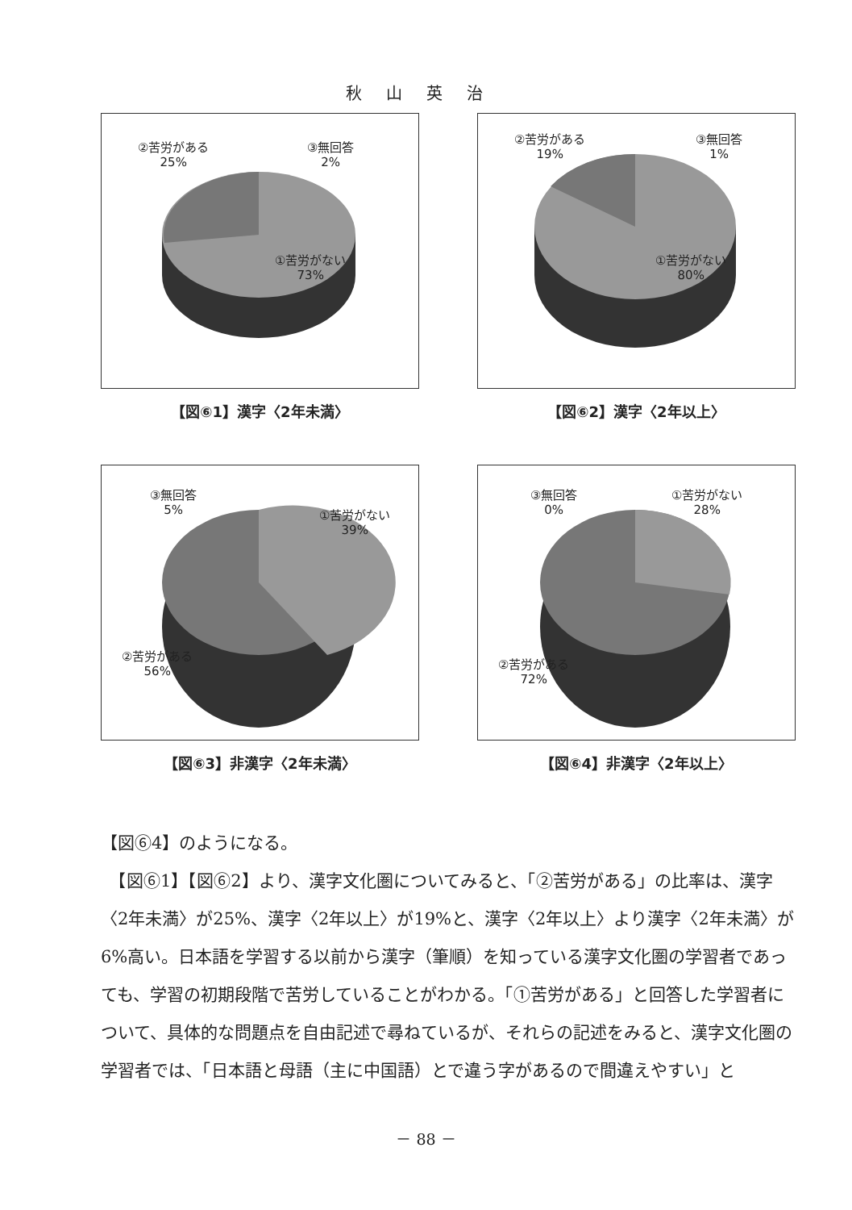秋山英治
②苦労がある
25%
③無回答
2%
①苦労がない
73%
【図⑥1】漢字〈2年未満〉
②苦労がある
19%
③無回答
1%
①苦労がない
80%
【図⑥2】漢字〈2年以上〉
③無回答
5%
①苦労がない
39%
②苦労がある
56%
【図⑥3】非漢字〈2年未満〉
③無回答
0%
①苦労がない
28%
②苦労がある
72%
【図⑥4】非漢字〈2年以上〉
【図⑥4】のようになる。
　【図⑥1】【図⑥2】より、漢字文化圏についてみると、「②苦労がある」の比率は、漢字〈2年未満〉が25%、漢字〈2年以上〉が19%と、漢字〈2年以上〉より漢字〈2年未満〉が6%高い。日本語を学習する以前から漢字（筆順）を知っている漢字文化圏の学習者であっても、学習の初期段階で苦労していることがわかる。「①苦労がある」と回答した学習者について、具体的な問題点を自由記述で尋ねているが、それらの記述をみると、漢字文化圏の学習者では、「日本語と母語（主に中国語）とで違う字があるので間違えやすい」と
－ 88 －